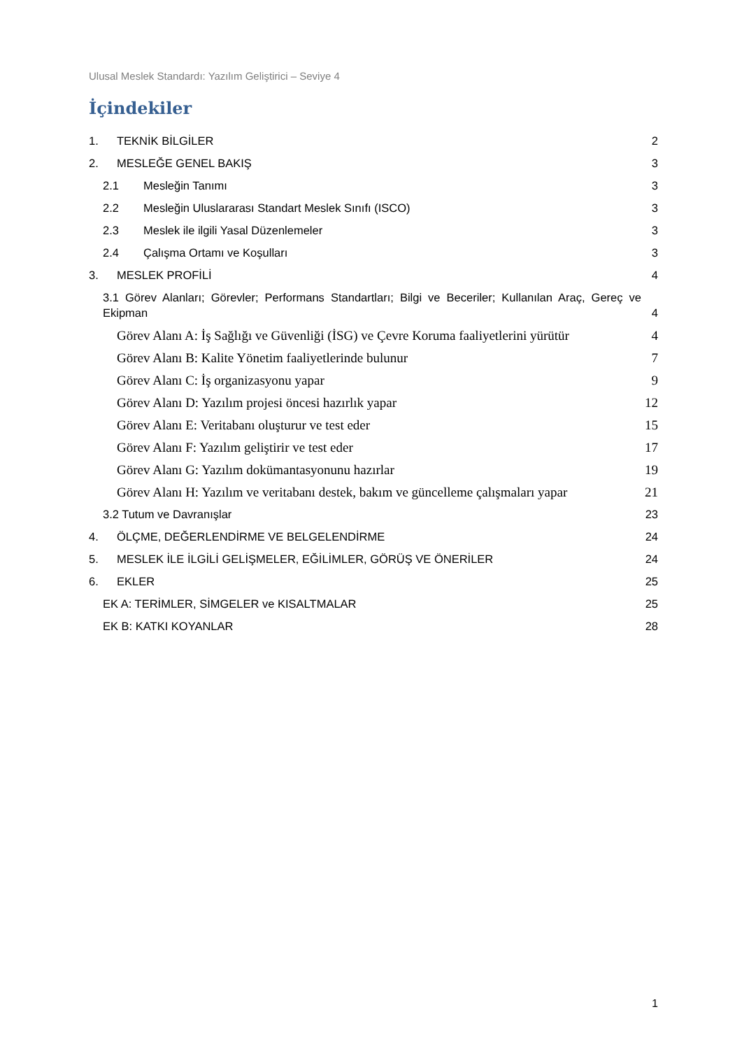Ulusal Meslek Standardı: Yazılım Geliştirici – Seviye 4
İçindekiler
1. TEKNİK BİLGİLER
2
2. MESLEĞE GENEL BAKIŞ
3
2.1 Mesleğin Tanımı
3
2.2 Mesleğin Uluslararası Standart Meslek Sınıfı (ISCO)
3
2.3 Meslek ile ilgili Yasal Düzenlemeler
3
2.4 Çalışma Ortamı ve Koşulları
3
3. MESLEK PROFİLİ
4
3.1 Görev Alanları; Görevler; Performans Standartları; Bilgi ve Beceriler; Kullanılan Araç, Gereç ve Ekipman
4
Görev Alanı A: İş Sağlığı ve Güvenliği (İSG) ve Çevre Koruma faaliyetlerini yürütür
4
Görev Alanı B: Kalite Yönetim faaliyetlerinde bulunur
7
Görev Alanı C: İş organizasyonu yapar
9
Görev Alanı D: Yazılım projesi öncesi hazırlık yapar
12
Görev Alanı E: Veritabanı oluşturur ve test eder
15
Görev Alanı F: Yazılım geliştirir ve test eder
17
Görev Alanı G: Yazılım dokümantasyonunu hazırlar
19
Görev Alanı H: Yazılım ve veritabanı destek, bakım ve güncelleme çalışmaları yapar
21
3.2 Tutum ve Davranışlar
23
4. ÖLÇME, DEĞERLENDİRME VE BELGELENDİRME
24
5. MESLEK İLE İLGİLİ GELİŞMELER, EĞİLİMLER, GÖRÜŞ VE ÖNERİLER
24
6. EKLER
25
EK A: TERİMLER, SİMGELER ve KISALTMALAR
25
EK B: KATKI KOYANLAR
28
1